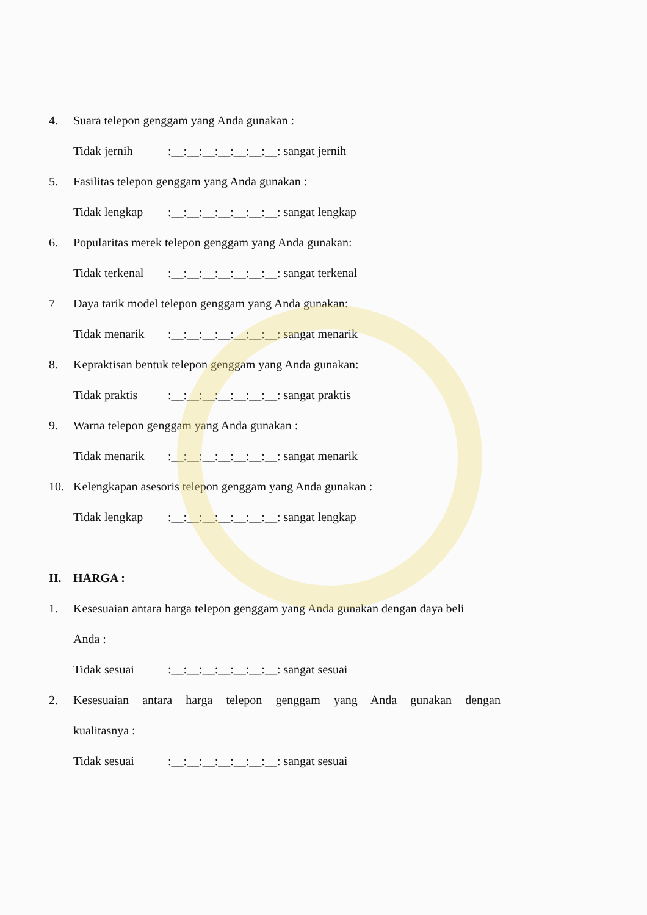4. Suara telepon genggam yang Anda gunakan :
Tidak jernih:__:__:__:__:__:__:__: sangat jernih
5. Fasilitas telepon genggam yang Anda gunakan :
Tidak lengkap:__:__:__:__:__:__:__: sangat lengkap
6. Popularitas merek telepon genggam yang Anda gunakan:
Tidak terkenal:__:__:__:__:__:__:__: sangat terkenal
7 Daya tarik model telepon genggam yang Anda gunakan:
Tidak menarik:__:__:__:__:__:__:__: sangat menarik
8. Kepraktisan bentuk telepon genggam yang Anda gunakan:
Tidak praktis:__:__:__:__:__:__:__: sangat praktis
9. Warna telepon genggam yang Anda gunakan :
Tidak menarik:__:__:__:__:__:__:__: sangat menarik
10. Kelengkapan asesoris telepon genggam yang Anda gunakan :
Tidak lengkap:__:__:__:__:__:__:__: sangat lengkap
II. HARGA :
1. Kesesuaian antara harga telepon genggam yang Anda gunakan dengan daya beli
Anda :
Tidak sesuai:__:__:__:__:__:__:__: sangat sesuai
2. Kesesuaian antara harga telepon genggam yang Anda gunakan dengan
kualitasnya :
Tidak sesuai:__:__:__:__:__:__:__: sangat sesuai